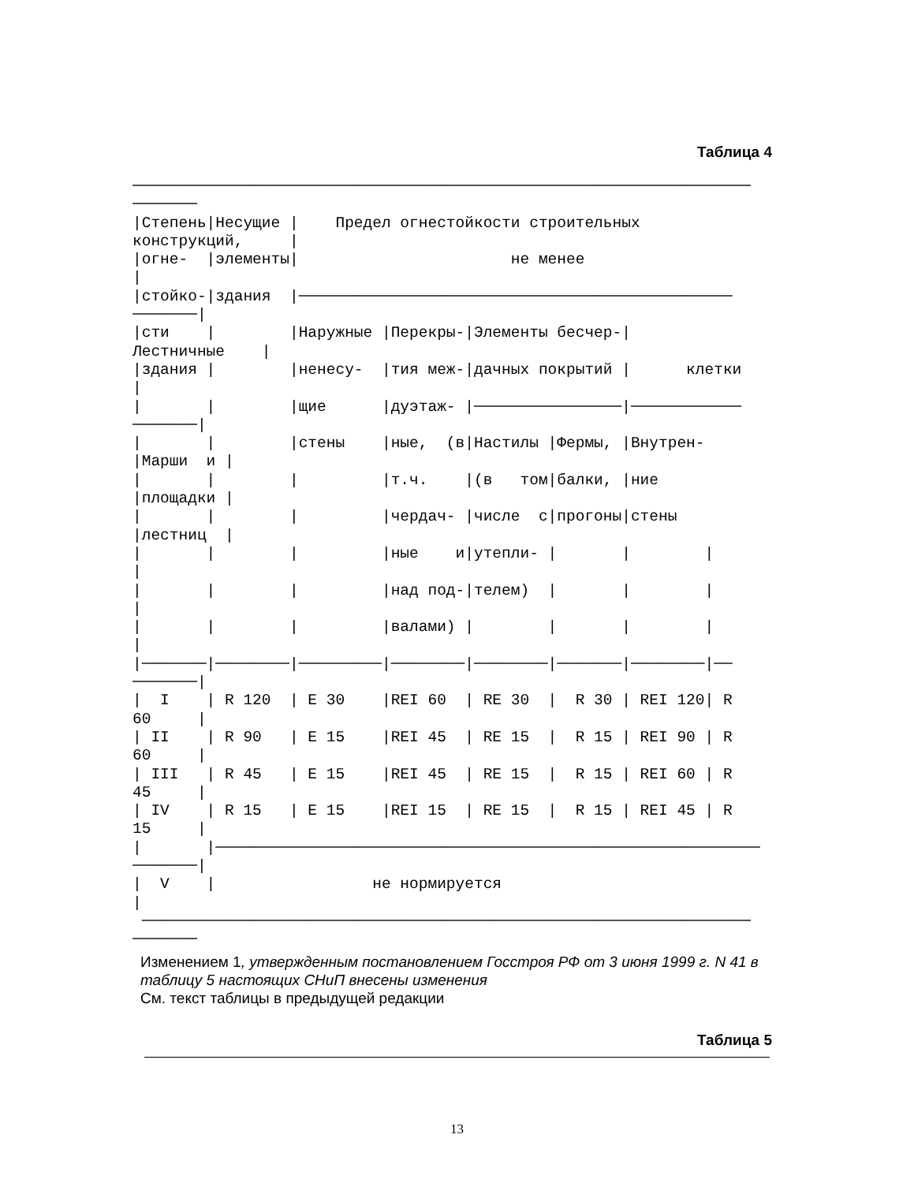Таблица 4
───────────────────────────────────────────────────────────────────
───────
|Степень|Несущие | Предел огнестойкости строительных
конструкций, |
|огне- |элементы| не менее
|
|стойко-|здания |───────────────────────────────────────────────
───────|
|сти | |Наружные |Перекры-|Элементы бесчер-|
Лестничные |
|здания | |ненесу- |тия меж-|дачных покрытий | клетки
|
| | |щие |дуэтаж- |────────────────|────────────
───────|
| | |стены |ные, (в|Настилы |Фермы, |Внутрен-
|Марши и |
| | | |т.ч. |(в том|балки, |ние
|площадки |
| | | |чердач- |числе с|прогоны|стены
|лестниц |
| | | |ные и|утепли- | | |
|
| | | |над под-|телем) | | |
|
| | | |валами) | | | |
|
|───────|────────|─────────|────────|────────|───────|────────|──
───────|
| I | R 120 | E 30 |REI 60 | RE 30 | R 30 | REI 120| R
60 |
| II | R 90 | E 15 |REI 45 | RE 15 | R 15 | REI 90 | R
60 |
| III | R 45 | E 15 |REI 45 | RE 15 | R 15 | REI 60 | R
45 |
| IV | R 15 | E 15 |REI 15 | RE 15 | R 15 | REI 45 | R
15 |
| |───────────────────────────────────────────────────────────
───────|
| V | не нормируется
|
──────────────────────────────────────────────────────────────────
───────
Изменением 1, утвержденным постановлением Госстроя РФ от 3 июня 1999 г. N 41 в таблицу 5 настоящих СНиП внесены изменения
См. текст таблицы в предыдущей редакции
Таблица 5
13